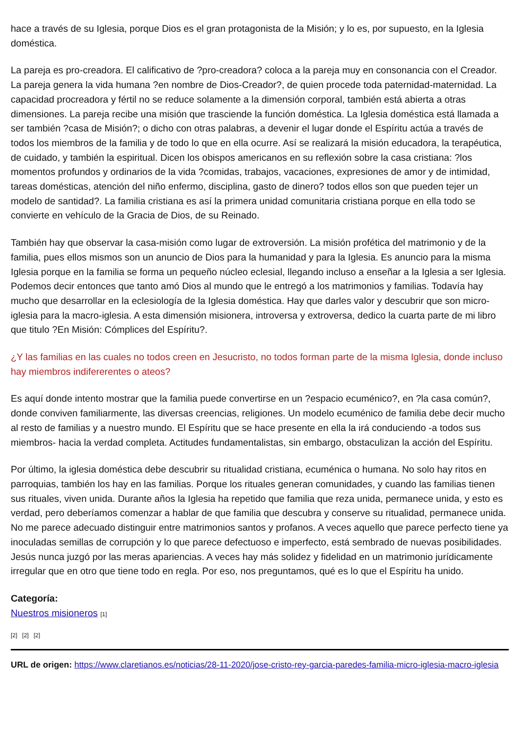hace a través de su Iglesia, porque Dios es el gran protagonista de la Misión; y lo es, por supuesto, en la Iglesia doméstica.
La pareja es pro-creadora. El calificativo de ?pro-creadora? coloca a la pareja muy en consonancia con el Creador. La pareja genera la vida humana ?en nombre de Dios-Creador?, de quien procede toda paternidad-maternidad. La capacidad procreadora y fértil no se reduce solamente a la dimensión corporal, también está abierta a otras dimensiones. La pareja recibe una misión que trasciende la función doméstica. La Iglesia doméstica está llamada a ser también ?casa de Misión?; o dicho con otras palabras, a devenir el lugar donde el Espíritu actúa a través de todos los miembros de la familia y de todo lo que en ella ocurre. Así se realizará la misión educadora, la terapéutica, de cuidado, y también la espiritual. Dicen los obispos americanos en su reflexión sobre la casa cristiana: ?los momentos profundos y ordinarios de la vida ?comidas, trabajos, vacaciones, expresiones de amor y de intimidad, tareas domésticas, atención del niño enfermo, disciplina, gasto de dinero? todos ellos son que pueden tejer un modelo de santidad?. La familia cristiana es así la primera unidad comunitaria cristiana porque en ella todo se convierte en vehículo de la Gracia de Dios, de su Reinado.
También hay que observar la casa-misión como lugar de extroversión. La misión profética del matrimonio y de la familia, pues ellos mismos son un anuncio de Dios para la humanidad y para la Iglesia. Es anuncio para la misma Iglesia porque en la familia se forma un pequeño núcleo eclesial, llegando incluso a enseñar a la Iglesia a ser Iglesia. Podemos decir entonces que tanto amó Dios al mundo que le entregó a los matrimonios y familias. Todavía hay mucho que desarrollar en la eclesiología de la Iglesia doméstica. Hay que darles valor y descubrir que son micro-iglesia para la macro-iglesia. A esta dimensión misionera, introversa y extroversa, dedico la cuarta parte de mi libro que titulo ?En Misión: Cómplices del Espíritu?.
¿Y las familias en las cuales no todos creen en Jesucristo, no todos forman parte de la misma Iglesia, donde incluso hay miembros indifererentes o ateos?
Es aquí donde intento mostrar que la familia puede convertirse en un ?espacio ecuménico?, en ?la casa común?, donde conviven familiarmente, las diversas creencias, religiones. Un modelo ecuménico de familia debe decir mucho al resto de familias y a nuestro mundo. El Espíritu que se hace presente en ella la irá conduciendo -a todos sus miembros- hacia la verdad completa. Actitudes fundamentalistas, sin embargo, obstaculizan la acción del Espíritu.
Por último, la iglesia doméstica debe descubrir su ritualidad cristiana, ecuménica o humana. No solo hay ritos en parroquias, también los hay en las familias. Porque los rituales generan comunidades, y cuando las familias tienen sus rituales, viven unida. Durante años la Iglesia ha repetido que familia que reza unida, permanece unida, y esto es verdad, pero deberíamos comenzar a hablar de que familia que descubra y conserve su ritualidad, permanece unida. No me parece adecuado distinguir entre matrimonios santos y profanos. A veces aquello que parece perfecto tiene ya inoculadas semillas de corrupción y lo que parece defectuoso e imperfecto, está sembrado de nuevas posibilidades. Jesús nunca juzgó por las meras apariencias. A veces hay más solidez y fidelidad en un matrimonio jurídicamente irregular que en otro que tiene todo en regla. Por eso, nos preguntamos, qué es lo que el Espíritu ha unido.
Categoría:
Nuestros misioneros [1]
[2] [2] [2]
URL de origen: https://www.claretianos.es/noticias/28-11-2020/jose-cristo-rey-garcia-paredes-familia-micro-iglesia-macro-iglesia